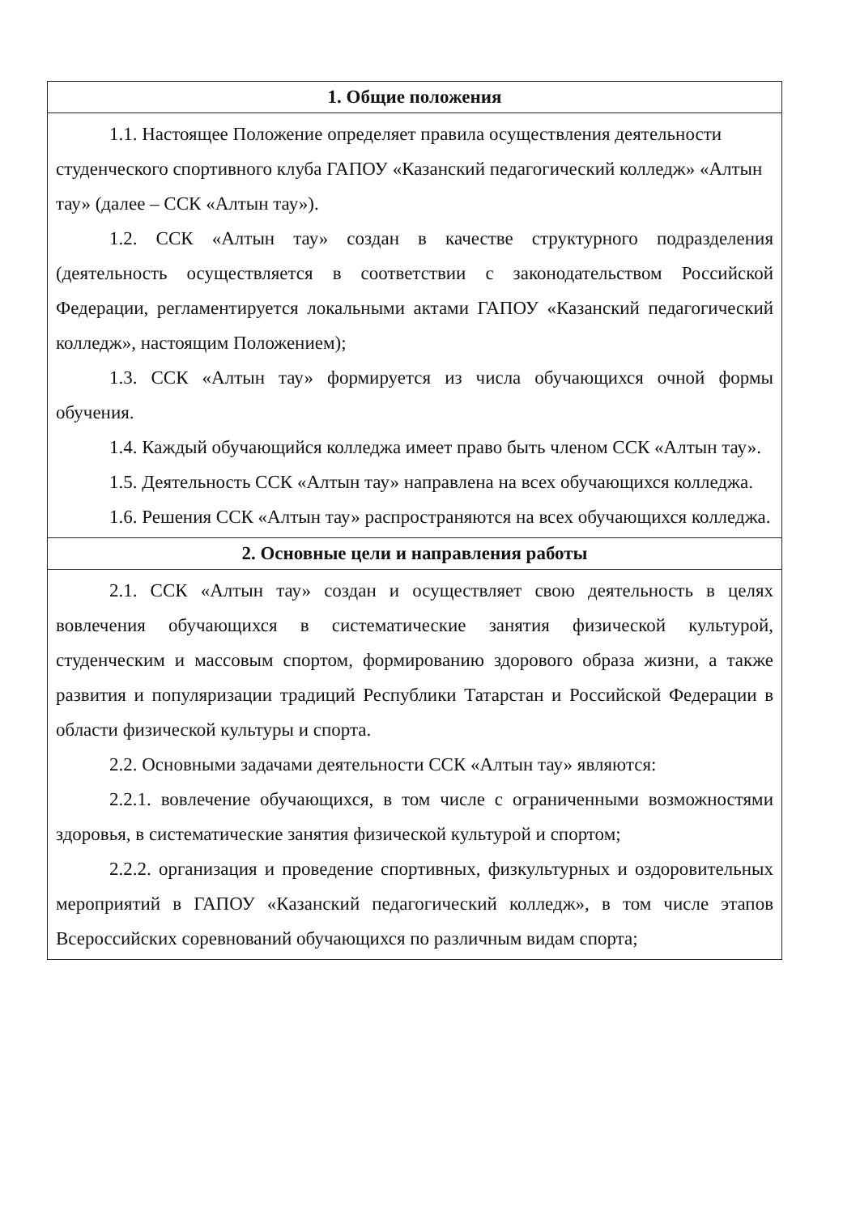| 1. Общие положения |
| --- |
| 1.1. Настоящее Положение определяет правила осуществления деятельности студенческого спортивного клуба ГАПОУ «Казанский педагогический колледж» «Алтын тау» (далее – ССК «Алтын тау»). 1.2. ССК «Алтын тау» создан в качестве структурного подразделения (деятельность осуществляется в соответствии с законодательством Российской Федерации, регламентируется локальными актами ГАПОУ «Казанский педагогический колледж», настоящим Положением); 1.3. ССК «Алтын тау» формируется из числа обучающихся очной формы обучения. 1.4. Каждый обучающийся колледжа имеет право быть членом ССК «Алтын тау». 1.5. Деятельность ССК «Алтын тау» направлена на всех обучающихся колледжа. 1.6. Решения ССК «Алтын тау» распространяются на всех обучающихся колледжа. |
| 2. Основные цели и направления работы |
| 2.1. ССК «Алтын тау» создан и осуществляет свою деятельность в целях вовлечения обучающихся в систематические занятия физической культурой, студенческим и массовым спортом, формированию здорового образа жизни, а также развития и популяризации традиций Республики Татарстан и Российской Федерации в области физической культуры и спорта. 2.2. Основными задачами деятельности ССК «Алтын тау» являются: 2.2.1. вовлечение обучающихся, в том числе с ограниченными возможностями здоровья, в систематические занятия физической культурой и спортом; 2.2.2. организация и проведение спортивных, физкультурных и оздоровительных мероприятий в ГАПОУ «Казанский педагогический колледж», в том числе этапов Всероссийских соревнований обучающихся по различным видам спорта; |